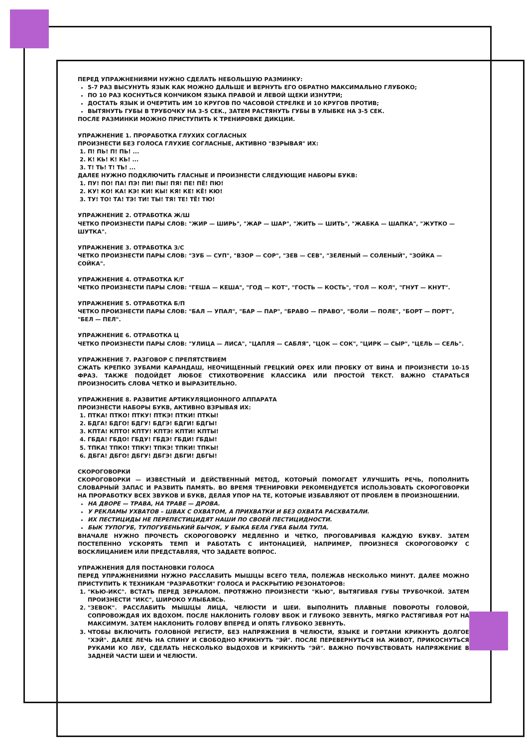ПЕРЕД УПРАЖНЕНИЯМИ НУЖНО СДЕЛАТЬ НЕБОЛЬШУЮ РАЗМИНКУ:
5-7 РАЗ ВЫСУНУТЬ ЯЗЫК КАК МОЖНО ДАЛЬШЕ И ВЕРНУТЬ ЕГО ОБРАТНО МАКСИМАЛЬНО ГЛУБОКО;
ПО 10 РАЗ КОСНУТЬСЯ КОНЧИКОМ ЯЗЫКА ПРАВОЙ И ЛЕВОЙ ЩЕКИ ИЗНУТРИ;
ДОСТАТЬ ЯЗЫК И ОЧЕРТИТЬ ИМ 10 КРУГОВ ПО ЧАСОВОЙ СТРЕЛКЕ И 10 КРУГОВ ПРОТИВ;
ВЫТЯНУТЬ ГУБЫ В ТРУБОЧКУ НА 3-5 СЕК., ЗАТЕМ РАСТЯНУТЬ ГУБЫ В УЛЫБКЕ НА 3-5 СЕК.
ПОСЛЕ РАЗМИНКИ МОЖНО ПРИСТУПИТЬ К ТРЕНИРОВКЕ ДИКЦИИ.
УПРАЖНЕНИЕ 1. ПРОРАБОТКА ГЛУХИХ СОГЛАСНЫХ
ПРОИЗНЕСТИ БЕЗ ГОЛОСА ГЛУХИЕ СОГЛАСНЫЕ, АКТИВНО "ВЗРЫВАЯ" ИХ:
1. П! ПЬ! П! ПЬ! ...
2. К! КЬ! К! КЬ! ...
3. Т! ТЬ! Т! ТЬ! ...
ДАЛЕЕ НУЖНО ПОДКЛЮЧИТЬ ГЛАСНЫЕ И ПРОИЗНЕСТИ СЛЕДУЮЩИЕ НАБОРЫ БУКВ:
1. ПУ! ПО! ПА! ПЭ! ПИ! ПЫ! ПЯ! ПЕ! ПЁ! ПЮ!
2. КУ! КО! КА! КЭ! КИ! КЫ! КЯ! КЕ! КЁ! КЮ!
3. ТУ! ТО! ТА! ТЭ! ТИ! ТЫ! ТЯ! ТЕ! ТЁ! ТЮ!
УПРАЖНЕНИЕ 2. ОТРАБОТКА Ж/Ш
ЧЕТКО ПРОИЗНЕСТИ ПАРЫ СЛОВ: "ЖИР — ШИРЬ", "ЖАР — ШАР", "ЖИТЬ — ШИТЬ", "ЖАБКА — ШАПКА", "ЖУТКО — ШУТКА".
УПРАЖНЕНИЕ 3. ОТРАБОТКА З/С
ЧЕТКО ПРОИЗНЕСТИ ПАРЫ СЛОВ: "ЗУБ — СУП", "ВЗОР — СОР", "ЗЕВ — СЕВ", "ЗЕЛЕНЫЙ — СОЛЕНЫЙ", "ЗОЙКА — СОЙКА".
УПРАЖНЕНИЕ 4. ОТРАБОТКА К/Г
ЧЕТКО ПРОИЗНЕСТИ ПАРЫ СЛОВ: "ГЕША — КЕША", "ГОД — КОТ", "ГОСТЬ — КОСТЬ", "ГОЛ — КОЛ", "ГНУТ — КНУТ".
УПРАЖНЕНИЕ 5. ОТРАБОТКА Б/П
ЧЕТКО ПРОИЗНЕСТИ ПАРЫ СЛОВ: "БАЛ — УПАЛ", "БАР — ПАР", "БРАВО — ПРАВО", "БОЛИ — ПОЛЕ", "БОРТ — ПОРТ", "БЕЛ — ПЕЛ".
УПРАЖНЕНИЕ 6. ОТРАБОТКА Ц
ЧЕТКО ПРОИЗНЕСТИ ПАРЫ СЛОВ: "УЛИЦА — ЛИСА", "ЦАПЛЯ — САБЛЯ", "ЦОК — СОК", "ЦИРК — СЫР", "ЦЕЛЬ — СЕЛЬ".
УПРАЖНЕНИЕ 7. РАЗГОВОР С ПРЕПЯТСТВИЕМ
СЖАТЬ КРЕПКО ЗУБАМИ КАРАНДАШ, НЕОЧИЩЕННЫЙ ГРЕЦКИЙ ОРЕХ ИЛИ ПРОБКУ ОТ ВИНА И ПРОИЗНЕСТИ 10-15 ФРАЗ. ТАКЖЕ ПОДОЙДЕТ ЛЮБОЕ СТИХОТВОРЕНИЕ КЛАССИКА ИЛИ ПРОСТОЙ ТЕКСТ. ВАЖНО СТАРАТЬСЯ ПРОИЗНОСИТЬ СЛОВА ЧЕТКО И ВЫРАЗИТЕЛЬНО.
УПРАЖНЕНИЕ 8. РАЗВИТИЕ АРТИКУЛЯЦИОННОГО АППАРАТА
ПРОИЗНЕСТИ НАБОРЫ БУКВ, АКТИВНО ВЗРЫВАЯ ИХ:
1. ПТКА! ПТКО! ПТКУ! ПТКЭ! ПТКИ! ПТКЫ!
2. БДГА! БДГО! БДГУ! БДГЭ! БДГИ! БДГЫ!
3. КПТА! КПТО! КПТУ! КПТЭ! КПТИ! КПТЫ!
4. ГБДА! ГБДО! ГБДУ! ГБДЭ! ГБДИ! ГБДЫ!
5. ТПКА! ТПКО! ТПКУ! ТПКЭ! ТПКИ! ТПКЫ!
6. ДБГА! ДБГО! ДБГУ! ДБГЭ! ДБГИ! ДБГЫ!
СКОРОГОВОРКИ
СКОРОГОВОРКИ — ИЗВЕСТНЫЙ И ДЕЙСТВЕННЫЙ МЕТОД, КОТОРЫЙ ПОМОГАЕТ УЛУЧШИТЬ РЕЧЬ, ПОПОЛНИТЬ СЛОВАРНЫЙ ЗАПАС И РАЗВИТЬ ПАМЯТЬ. ВО ВРЕМЯ ТРЕНИРОВКИ РЕКОМЕНДУЕТСЯ ИСПОЛЬЗОВАТЬ СКОРОГОВОРКИ НА ПРОРАБОТКУ ВСЕХ ЗВУКОВ И БУКВ, ДЕЛАЯ УПОР НА ТЕ, КОТОРЫЕ ИЗБАВЛЯЮТ ОТ ПРОБЛЕМ В ПРОИЗНОШЕНИИ.
НА ДВОРЕ — ТРАВА, НА ТРАВЕ — ДРОВА.
У РЕКЛАМЫ УХВАТОВ – ШВАХ С ОХВАТОМ, А ПРИХВАТКИ И БЕЗ ОХВАТА РАСХВАТАЛИ.
ИХ ПЕСТИЦИДЫ НЕ ПЕРЕПЕСТИЦИДЯТ НАШИ ПО СВОЕЙ ПЕСТИЦИДНОСТИ.
БЫК ТУПОГУБ, ТУПОГУБЕНЬКИЙ БЫЧОК, У БЫКА БЕЛА ГУБА БЫЛА ТУПА.
ВНАЧАЛЕ НУЖНО ПРОЧЕСТЬ СКОРОГОВОРКУ МЕДЛЕННО И ЧЕТКО, ПРОГОВАРИВАЯ КАЖДУЮ БУКВУ. ЗАТЕМ ПОСТЕПЕННО УСКОРЯТЬ ТЕМП И РАБОТАТЬ С ИНТОНАЦИЕЙ, НАПРИМЕР, ПРОИЗНЕСЯ СКОРОГОВОРКУ С ВОСКЛИЦАНИЕМ ИЛИ ПРЕДСТАВЛЯЯ, ЧТО ЗАДАЕТЕ ВОПРОС.
УПРАЖНЕНИЯ ДЛЯ ПОСТАНОВКИ ГОЛОСА
ПЕРЕД УПРАЖНЕНИЯМИ НУЖНО РАССЛАБИТЬ МЫШЦЫ ВСЕГО ТЕЛА, ПОЛЕЖАВ НЕСКОЛЬКО МИНУТ. ДАЛЕЕ МОЖНО ПРИСТУПИТЬ К ТЕХНИКАМ "РАЗРАБОТКИ" ГОЛОСА И РАСКРЫТИЮ РЕЗОНАТОРОВ:
1. "КЬЮ-ИКС". ВСТАТЬ ПЕРЕД ЗЕРКАЛОМ. ПРОТЯЖНО ПРОИЗНЕСТИ "КЬЮ", ВЫТЯГИВАЯ ГУБЫ ТРУБОЧКОЙ. ЗАТЕМ ПРОИЗНЕСТИ "ИКС", ШИРОКО УЛЫБАЯСЬ.
2. "ЗЕВОК". РАССЛАБИТЬ МЫШЦЫ ЛИЦА, ЧЕЛЮСТИ И ШЕИ. ВЫПОЛНИТЬ ПЛАВНЫЕ ПОВОРОТЫ ГОЛОВОЙ, СОПРОВОЖДАЯ ИХ ВДОХОМ. ПОСЛЕ НАКЛОНИТЬ ГОЛОВУ ВБОК И ГЛУБОКО ЗЕВНУТЬ, МЯГКО РАСТЯГИВАЯ РОТ НА МАКСИМУМ. ЗАТЕМ НАКЛОНИТЬ ГОЛОВУ ВПЕРЕД И ОПЯТЬ ГЛУБОКО ЗЕВНУТЬ.
3. ЧТОБЫ ВКЛЮЧИТЬ ГОЛОВНОЙ РЕГИСТР, БЕЗ НАПРЯЖЕНИЯ В ЧЕЛЮСТИ, ЯЗЫКЕ И ГОРТАНИ КРИКНУТЬ ДОЛГОЕ "ХЭЙ". ДАЛЕЕ ЛЕЧЬ НА СПИНУ И СВОБОДНО КРИКНУТЬ "ЭЙ". ПОСЛЕ ПЕРЕВЕРНУТЬСЯ НА ЖИВОТ, ПРИКОСНУТЬСЯ РУКАМИ КО ЛБУ, СДЕЛАТЬ НЕСКОЛЬКО ВЫДОХОВ И КРИКНУТЬ "ЭЙ". ВАЖНО ПОЧУВСТВОВАТЬ НАПРЯЖЕНИЕ В ЗАДНЕЙ ЧАСТИ ШЕИ И ЧЕЛЮСТИ.